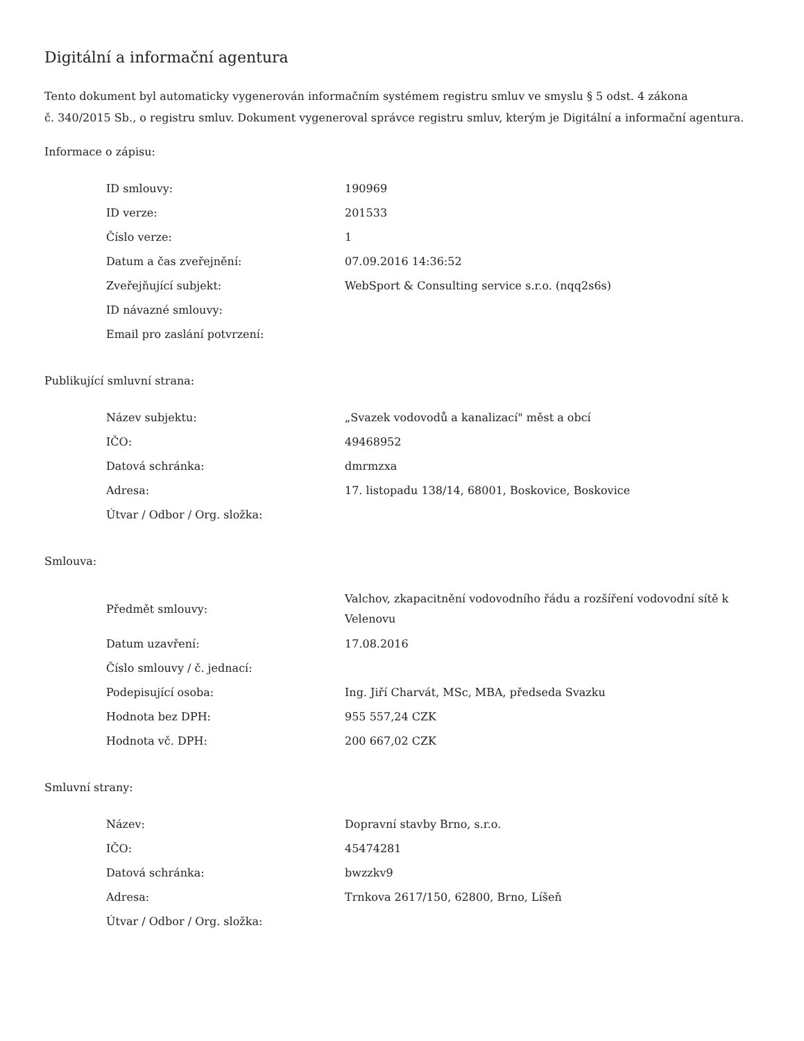Digitální a informační agentura
Tento dokument byl automaticky vygenerován informačním systémem registru smluv ve smyslu § 5 odst. 4 zákona
č. 340/2015 Sb., o registru smluv. Dokument vygeneroval správce registru smluv, kterým je Digitální a informační agentura.
Informace o zápisu:
| ID smlouvy: | 190969 |
| ID verze: | 201533 |
| Číslo verze: | 1 |
| Datum a čas zveřejnění: | 07.09.2016 14:36:52 |
| Zveřejňující subjekt: | WebSport & Consulting service s.r.o. (nqq2s6s) |
| ID návazné smlouvy: | |
| Email pro zaslání potvrzení: | |
Publikující smluvní strana:
| Název subjektu: | „Svazek vodovodů a kanalizací" měst a obcí |
| IČO: | 49468952 |
| Datová schránka: | dmrmzxa |
| Adresa: | 17. listopadu 138/14, 68001, Boskovice, Boskovice |
| Útvar / Odbor / Org. složka: | |
Smlouva:
| Předmět smlouvy: | Valchov, zkapacitnění vodovodního řádu a rozšíření vodovodní sítě k Velenovu |
| Datum uzavření: | 17.08.2016 |
| Číslo smlouvy / č. jednací: | |
| Podepisující osoba: | Ing. Jiří Charvát, MSc, MBA, předseda Svazku |
| Hodnota bez DPH: | 955 557,24 CZK |
| Hodnota vč. DPH: | 200 667,02 CZK |
Smluvní strany:
| Název: | Dopravní stavby Brno, s.r.o. |
| IČO: | 45474281 |
| Datová schránka: | bwzzkv9 |
| Adresa: | Trnkova 2617/150, 62800, Brno, Líšeň |
| Útvar / Odbor / Org. složka: | |